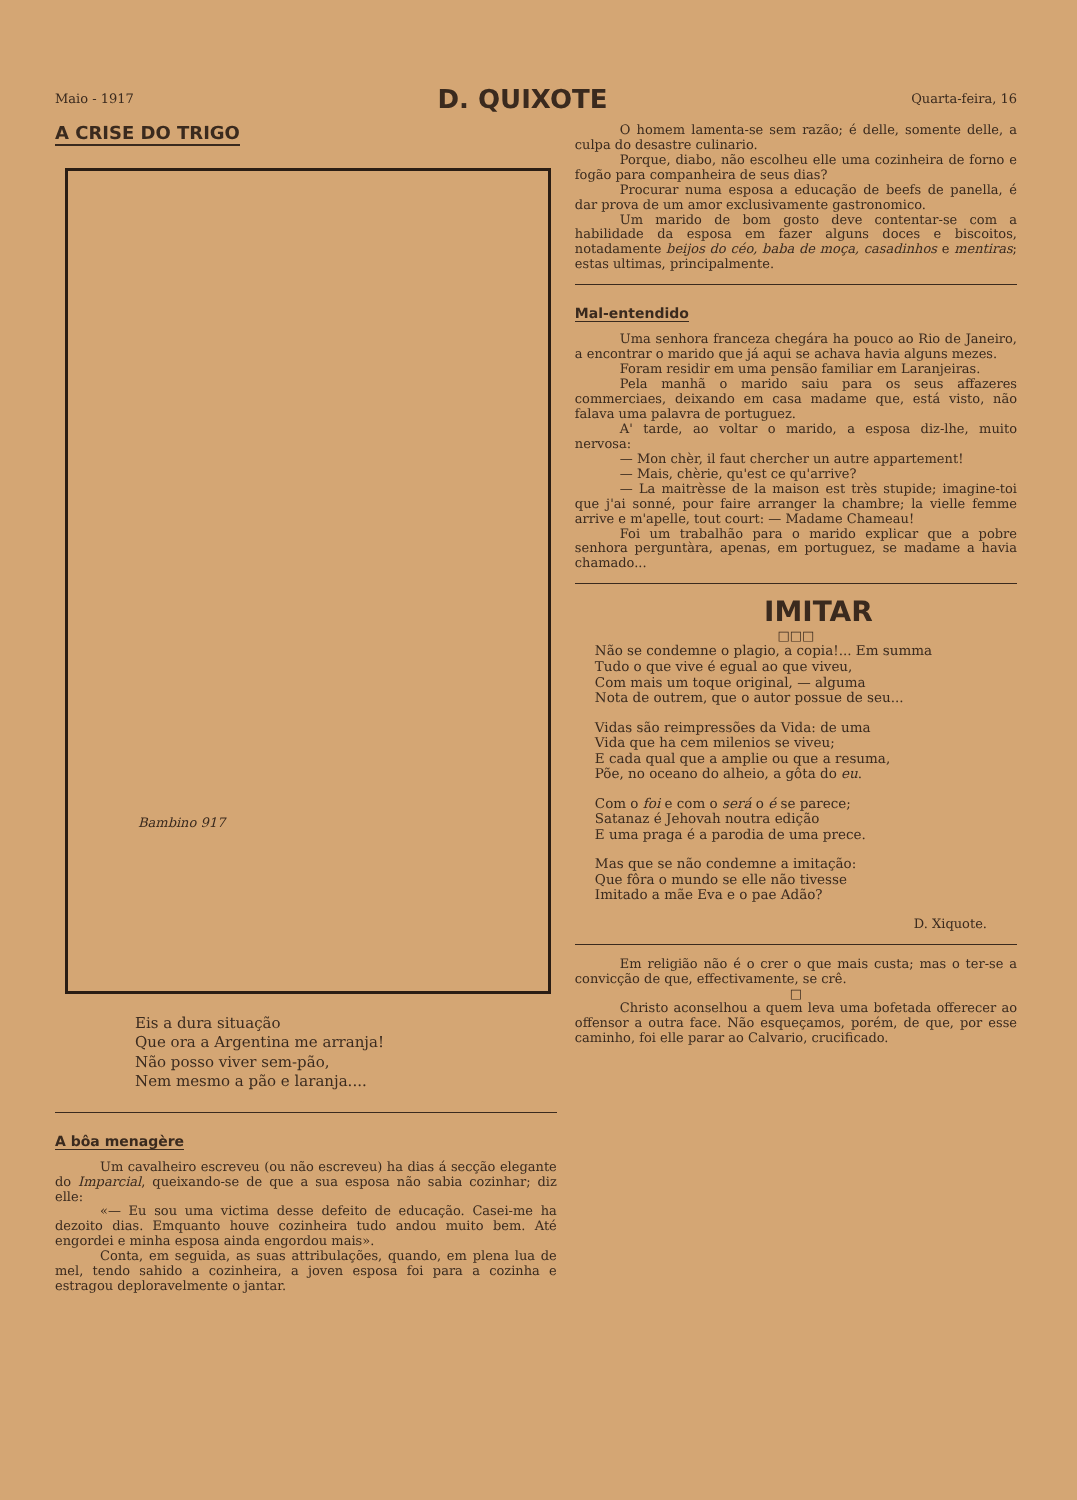Maio - 1917 D. QUIXOTE Quarta-feira, 16
A CRISE DO TRIGO
Bambino 917
Eis a dura situação
Que ora a Argentina me arranja!
Não posso viver sem-pão,
Nem mesmo a pão e laranja....
A bôa menagère
Um cavalheiro escreveu (ou não escreveu) ha dias á secção elegante do Imparcial, queixando-se de que a sua esposa não sabia cozinhar; diz elle:
«— Eu sou uma victima desse defeito de educação. Casei-me ha dezoito dias. Emquanto houve cozinheira tudo andou muito bem. Até engordei e minha esposa ainda engordou mais».
Conta, em seguida, as suas attribulações, quando, em plena lua de mel, tendo sahido a cozinheira, a joven esposa foi para a cozinha e estragou deploravelmente o jantar.
O homem lamenta-se sem razão; é delle, somente delle, a culpa do desastre culinario.
Porque, diabo, não escolheu elle uma cozinheira de forno e fogão para companheira de seus dias?
Procurar numa esposa a educação de beefs de panella, é dar prova de um amor exclusivamente gastronomico.
Um marido de bom gosto deve contentar-se com a habilidade da esposa em fazer alguns doces e biscoitos, notadamente beijos do céo, baba de moça, casadinhos e mentiras; estas ultimas, principalmente.
Mal-entendido
Uma senhora franceza chegára ha pouco ao Rio de Janeiro, a encontrar o marido que já aqui se achava havia alguns mezes.
Foram residir em uma pensão familiar em Laranjeiras.
Pela manhã o marido saiu para os seus affazeres commerciaes, deixando em casa madame que, está visto, não falava uma palavra de portuguez.
A' tarde, ao voltar o marido, a esposa diz-lhe, muito nervosa:
— Mon chèr, il faut chercher un autre appartement!
— Mais, chèrie, qu'est ce qu'arrive?
— La maitrèsse de la maison est très stupide; imagine-toi que j'ai sonné, pour faire arranger la chambre; la vielle femme arrive e m'apelle, tout court: — Madame Chameau!
Foi um trabalhão para o marido explicar que a pobre senhora perguntàra, apenas, em portuguez, se madame a havia chamado...
IMITAR
□□□
Não se condemne o plagio, a copia!... Em summa
Tudo o que vive é egual ao que viveu,
Com mais um toque original, — alguma
Nota de outrem, que o autor possue de seu...
Vidas são reimpressões da Vida: de uma
Vida que ha cem milenios se viveu;
E cada qual que a amplie ou que a resuma,
Põe, no oceano do alheio, a gôta do eu.
Com o foi e com o será o é se parece;
Satanaz é Jehovah noutra edição
E uma praga é a parodia de uma prece.
Mas que se não condemne a imitação:
Que fôra o mundo se elle não tivesse
Imitado a mãe Eva e o pae Adão?
D. Xiquote.
Em religião não é o crer o que mais custa; mas o ter-se a convicção de que, effectivamente, se crê.
□
Christo aconselhou a quem leva uma bofetada offerecer ao offensor a outra face. Não esqueçamos, porém, de que, por esse caminho, foi elle parar ao Calvario, crucificado.